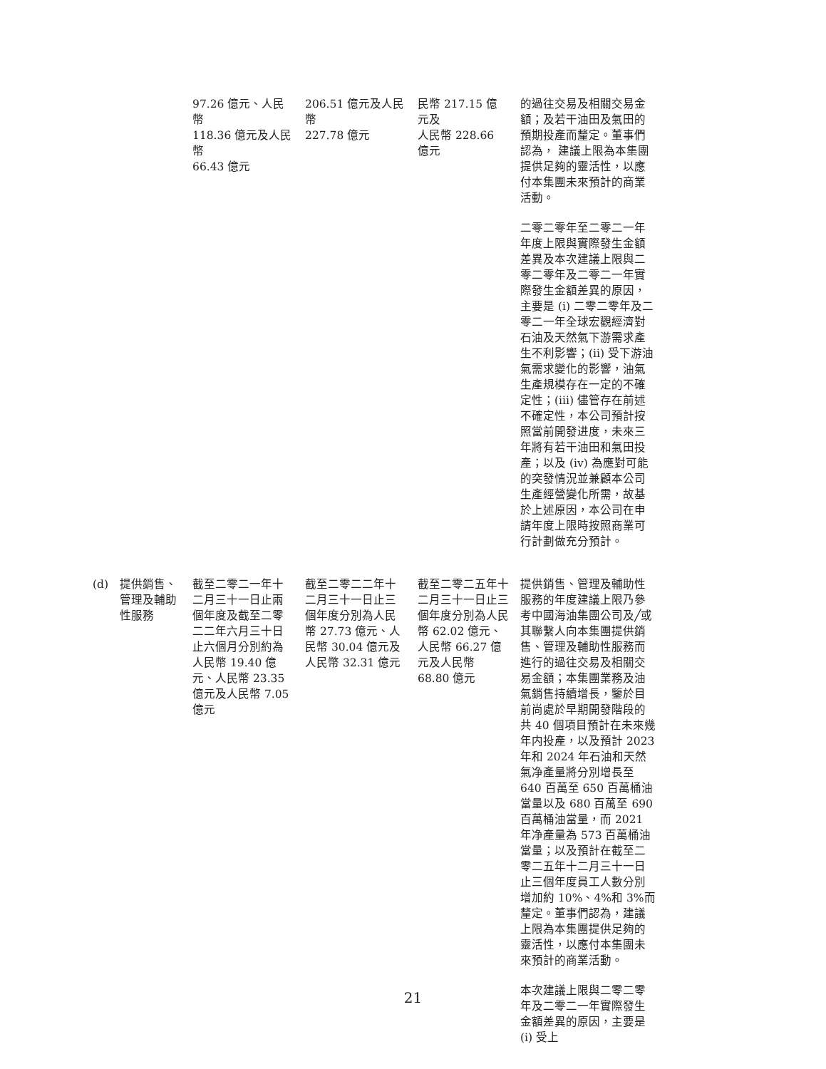| | | 97.26 億元、人民幣 118.36 億元及人民幣 66.43 億元 | 206.51 億元及人民幣 227.78 億元 | 民幣 217.15 億元及 人民幣 228.66 億元 | 的過往交易及相關交易金額；及若干油田及氣田的預期投產而釐定。董事們認為， 建議上限為本集團提供足夠的靈活性，以應付本集團未來預計的商業活動。 二零二零年至二零二一年年度上限與實際發生金額差異及本次建議上限與二零二零年及二零二一年實際發生金額差異的原因，主要是 (i) 二零二零年及二零二一年全球宏觀經濟對石油及天然氣下游需求產生不利影響；(ii) 受下游油氣需求變化的影響，油氣生產規模存在一定的不確定性；(iii) 儘管存在前述不確定性，本公司預計按照當前開發进度，未來三年將有若干油田和氣田投產；以及 (iv) 為應對可能的突發情況並兼顧本公司生產經營變化所需，故基於上述原因，本公司在申請年度上限時按照商業可行計劃做充分預計。 |
| (d) | 提供銷售、管理及輔助性服務 | 截至二零二一年十二月三十一日止兩個年度及截至二零二二年六月三十日止六個月分別約為人民幣 19.40 億元、人民幣 23.35 億元及人民幣 7.05 億元 | 截至二零二二年十二月三十一日止三個年度分別為人民幣 27.73 億元、人民幣 30.04 億元及人民幣 32.31 億元 | 截至二零二五年十二月三十一日止三個年度分別為人民幣 62.02 億元、人民幣 66.27 億元及人民幣 68.80 億元 | 提供銷售、管理及輔助性服務的年度建議上限乃參考中國海油集團公司及╱或其聯繫人向本集團提供銷售、管理及輔助性服務而進行的過往交易及相關交易金額；本集團業務及油氣銷售持續增長，鑒於目前尚處於早期開發階段的共 40 個項目預計在未來幾年内投產，以及預計 2023 年和 2024 年石油和天然氣净產量將分別增長至 640 百萬至 650 百萬桶油當量以及 680 百萬至 690 百萬桶油當量，而 2021 年净產量為 573 百萬桶油當量；以及預計在截至二零二五年十二月三十一日止三個年度員工人數分別增加約 10%、4%和 3%而釐定。董事們認為，建議上限為本集團提供足夠的靈活性，以應付本集團未來預計的商業活動。 本次建議上限與二零二零年及二零二一年實際發生金額差異的原因，主要是 (i) 受上 |
21